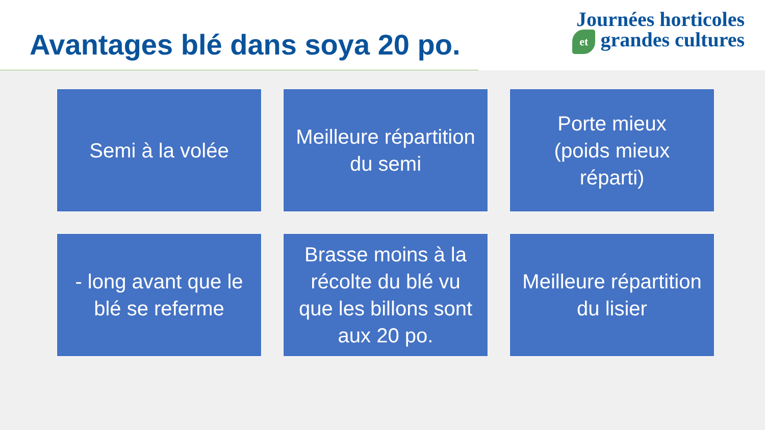Avantages blé dans soya 20 po.
Journées horticoles
et grandes cultures
Semi à la volée
Meilleure répartition du semi
Porte mieux
(poids mieux réparti)
- long avant que le blé se referme
Brasse moins à la récolte du blé vu que les billons sont aux 20 po.
Meilleure répartition du lisier